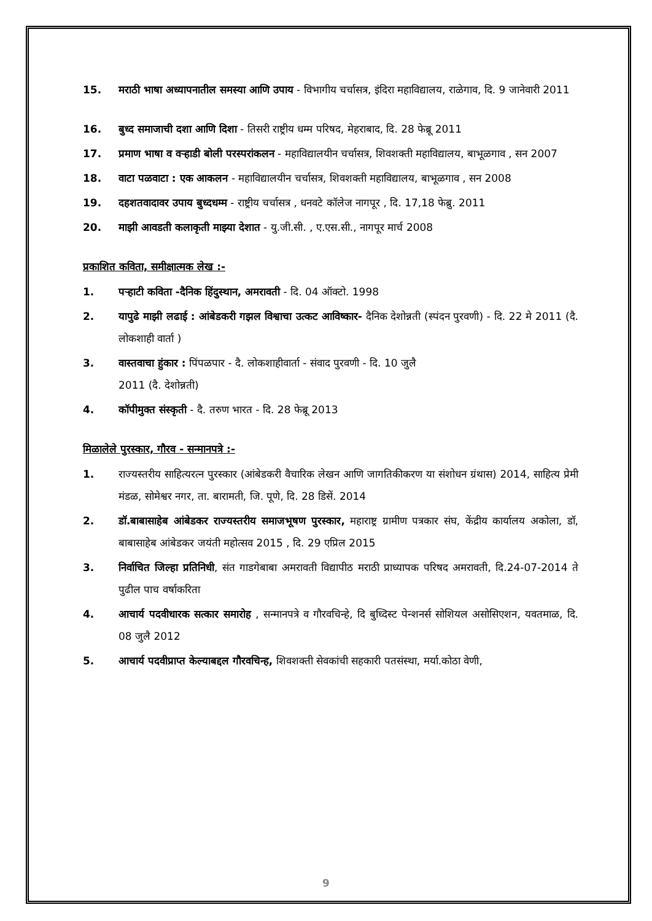15. मराठी भाषा अध्यापनातील समस्या आणि उपाय - विभागीय चर्चासत्र, इंदिरा महाविद्यालय, राळेगाव, दि. 9 जानेवारी 2011
16. बुध्द समाजाची दशा आणि दिशा - तिसरी राष्ट्रीय धम्म परिषद, मेहराबाद, दि. 28 फेब्रू 2011
17. प्रमाण भाषा व वऱ्हाडी बोली परस्परांकलन - महाविद्यालयीन चर्चासत्र, शिवशक्ती महाविद्यालय, बाभूळगाव , सन 2007
18. वाटा पळवाटा : एक आकलन - महाविद्यालयीन चर्चासत्र, शिवशक्ती महाविद्यालय, बाभूळगाव , सन 2008
19. दहशतवादावर उपाय बुध्दधम्म - राष्ट्रीय चर्चासत्र , धनवटे कॉलेज नागपूर , दि. 17,18 फेब्रु. 2011
20. माझी आवडती कलाकृती माझ्या देशात - यु.जी.सी. , ए.एस.सी., नागपूर मार्च 2008
प्रकाशित कविता, समीक्षात्मक लेख :-
1. पऱ्हाटी कविता -दैनिक हिंदुस्थान, अमरावती - दि. 04 ऑक्टो. 1998
2. यापुढे माझी लढाई : आंबेडकरी गझल विश्वाचा उत्कट आविष्कार- दैनिक देशोन्नती (स्पंदन पुरवणी) - दि. 22 मे 2011 (दै. लोकशाही वार्ता )
3. वास्तवाचा हुंकार : पिंपळपार - दै. लोकशाहीवार्ता - संवाद पुरवणी - दि. 10 जुलै
2011 (दै. देशोन्नती)
4. कॉपीमुक्त संस्कृती - दै. तरुण भारत - दि. 28 फेब्रू 2013
मिळालेले पुरस्कार, गौरव - सन्मानपत्रे :-
1. राज्यस्तरीय साहित्यरत्न पुरस्कार (आंबेडकरी वैचारिक लेखन आणि जागतिकीकरण या संशोधन ग्रंथास) 2014, साहित्य प्रेमी मंडळ, सोमेश्वर नगर, ता. बारामती, जि. पूणे, दि. 28 डिसें. 2014
2. डॉ.बाबासाहेब आंबेडकर राज्यस्तरीय समाजभूषण पुरस्कार, महाराष्ट्र ग्रामीण पत्रकार संघ, केंद्रीय कार्यालय अकोला, डॉ, बाबासाहेब आंबेडकर जयंती महोत्सव 2015 , दि. 29 एप्रिल 2015
3. निर्वाचित जिल्हा प्रतिनिधी, संत गाडगेबाबा अमरावती विद्यापीठ मराठी प्राध्यापक परिषद अमरावती, दि.24-07-2014 ते पुढील पाच वर्षाकरिता
4. आचार्य पदवीधारक सत्कार समारोह , सन्मानपत्रे व गौरवचिन्हे, दि बुध्दिस्ट पेन्शनर्स सोशियल असोसिएशन, यवतमाळ, दि. 08 जुलै 2012
5. आचार्य पदवीप्राप्त केल्याबद्दल गौरवचिन्ह, शिवशक्ती सेवकांची सहकारी पतसंस्था, मर्या.कोठा वेणी,
9